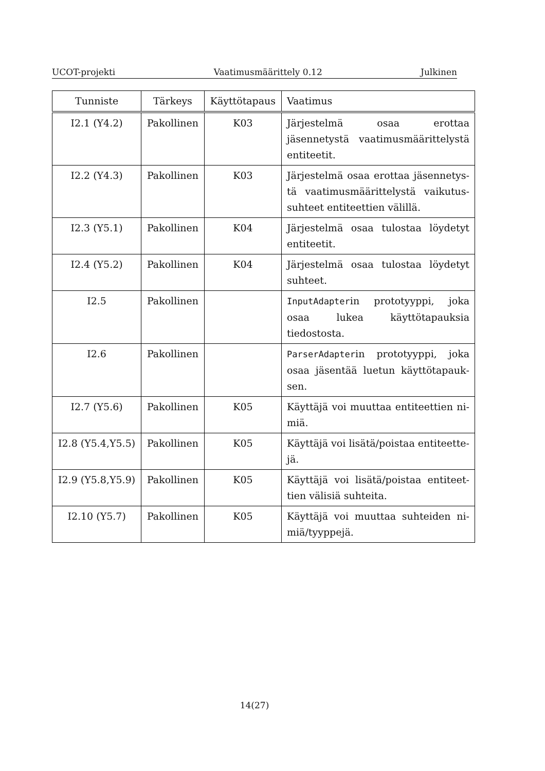UCOT-projekti Vaatimusmäärittely 0.12 Julkinen
| Tunniste | Tärkeys | Käyttötapaus | Vaatimus |
| --- | --- | --- | --- |
| I2.1 (Y4.2) | Pakollinen | K03 | Järjestelmä osaa erottaa jäsennetystä vaatimusmäärittelystä entiteetit. |
| I2.2 (Y4.3) | Pakollinen | K03 | Järjestelmä osaa erottaa jäsennetys­tä vaatimusmäärittelystä vaikutus­suhteet entiteettien välillä. |
| I2.3 (Y5.1) | Pakollinen | K04 | Järjestelmä osaa tulostaa löydetyt en­titeetit. |
| I2.4 (Y5.2) | Pakollinen | K04 | Järjestelmä osaa tulostaa löydetyt suhteet. |
| I2.5 | Pakollinen | | InputAdapter in prototyyppi, joka osaa lukea käyttötapauksia tiedostos­ta. |
| I2.6 | Pakollinen | | ParserAdapter in prototyyppi, jo­ka osaa jäsentää luetun käyttötapauk­sen. |
| I2.7 (Y5.6) | Pakollinen | K05 | Käyttäjä voi muuttaa entiteettien ni­miä. |
| I2.8 (Y5.4,Y5.5) | Pakollinen | K05 | Käyttäjä voi lisätä/poistaa entiteette­jä. |
| I2.9 (Y5.8,Y5.9) | Pakollinen | K05 | Käyttäjä voi lisätä/poistaa entiteet­tien välisiä suhteita. |
| I2.10 (Y5.7) | Pakollinen | K05 | Käyttäjä voi muuttaa suhteiden ni­miä/tyyppejä. |
14(27)